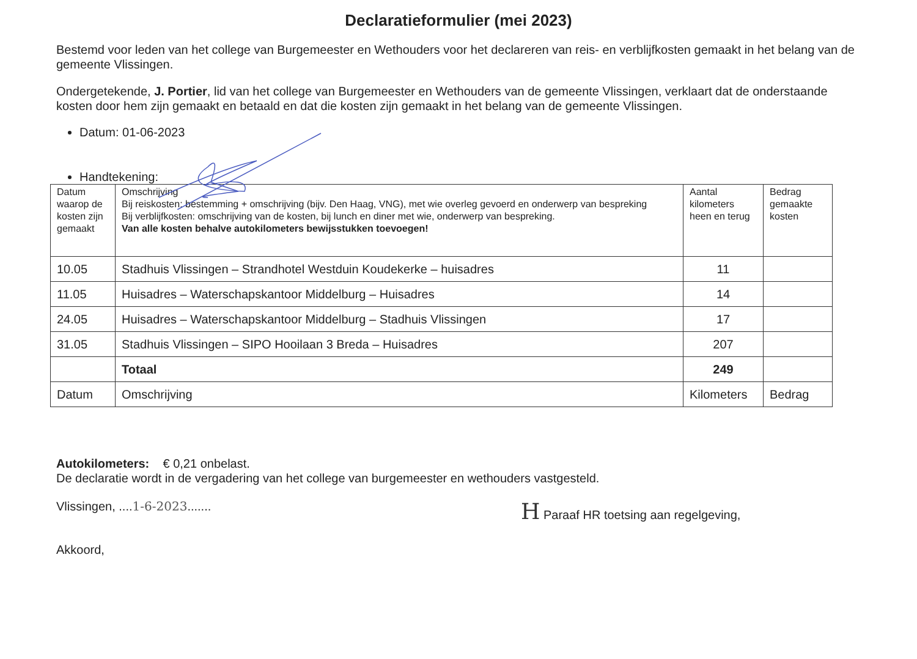Declaratieformulier (mei 2023)
Bestemd voor leden van het college van Burgemeester en Wethouders voor het declareren van reis- en verblijfkosten gemaakt in het belang van de gemeente Vlissingen.
Ondergetekende, J. Portier, lid van het college van Burgemeester en Wethouders van de gemeente Vlissingen, verklaart dat de onderstaande kosten door hem zijn gemaakt en betaald en dat die kosten zijn gemaakt in het belang van de gemeente Vlissingen.
Datum: 01-06-2023
Handtekening:
| Datum waarop de kosten zijn gemaakt | Omschrijving Bij reiskosten: bestemming + omschrijving (bijv. Den Haag, VNG), met wie overleg gevoerd en onderwerp van bespreking Bij verblijfkosten: omschrijving van de kosten, bij lunch en diner met wie, onderwerp van bespreking. Van alle kosten behalve autokilometers bewijsstukken toevoegen! | Aantal kilometers heen en terug | Bedrag gemaakte kosten |
| --- | --- | --- | --- |
| 10.05 | Stadhuis Vlissingen – Strandhotel Westduin Koudekerke – huisadres | 11 | |
| 11.05 | Huisadres – Waterschapskantoor Middelburg – Huisadres | 14 | |
| 24.05 | Huisadres – Waterschapskantoor Middelburg – Stadhuis Vlissingen | 17 | |
| 31.05 | Stadhuis Vlissingen – SIPO Hooilaan 3 Breda – Huisadres | 207 | |
| | Totaal | 249 | |
| Datum | Omschrijving | Kilometers | Bedrag |
Autokilometers: € 0,21 onbelast.
De declaratie wordt in de vergadering van het college van burgemeester en wethouders vastgesteld.
Vlissingen, ....1-6-2023.......
H Paraaf HR toetsing aan regelgeving,
Akkoord,